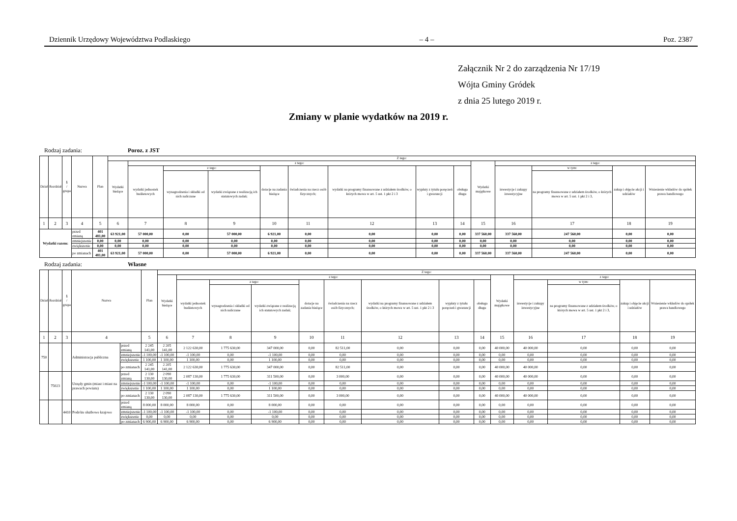Dziennik Urzędowy Województwa Podlaskiego – 4 – Poz. 2387
Załącznik Nr 2 do zarządzenia Nr 17/19
Wójta Gminy Gródek
z dnia 25 lutego 2019 r.
Zmiany w planie wydatków na 2019 r.
Rodzaj zadania: Poroz. z JST
| Dział | Rozdział | § / grupa | Nazwa | | Plan | Z tego: | | | | | | | | | | | | | |
| --- | --- | --- | --- | --- | --- | --- | --- | --- | --- | --- | --- | --- | --- | --- | --- | --- | --- | --- | --- |
| | | | | | | Wydatki bieżące | z tego: | | | | | | | | Wydatki majątkowe | z tego: | | | |
| | | | | | | | wydatki jednostek budżetowych | z tego: | | dotacje na zadania bieżące | świadczenia na rzecz osób fizycznych; | wydatki na programy finansowane z udziałem środków, o których mowa w art. 5 ust. 1 pkt 2 i 3 | wypłaty z tytułu poręczeń i gwarancji | obsługa długu | | inwestycje i zakupy inwestycyjne | w tym: | zakup i objęcie akcji i udziałów | Wniesienie wkładów do spółek prawa handlowego |
| | | | | | | | | wynagrodzenia i składki od nich naliczane | wydatki związane z realizacją ich statutowych zadań; | | | | | | | | na programy finansowane z udziałem środków, o których mowa w art. 5 ust. 1 pkt 2 i 3, | | |
| 1 | 2 | 3 | 4 | | 5 | 6 | 7 | 8 | 9 | 10 | 11 | 12 | 13 | 14 | 15 | 16 | 17 | 18 | 19 |
| Wydatki razem: | | | | przed zmianą | 401 481,00 | 63 921,00 | 57 000,00 | 0,00 | 57 000,00 | 6 921,00 | 0,00 | 0,00 | 0,00 | 0,00 | 337 560,00 | 337 560,00 | 247 560,00 | 0,00 | 0,00 |
| | | | | zmniejszenie | 0,00 | 0,00 | 0,00 | 0,00 | 0,00 | 0,00 | 0,00 | 0,00 | 0,00 | 0,00 | 0,00 | 0,00 | 0,00 | 0,00 | 0,00 |
| | | | | zwiększenie | 0,00 | 0,00 | 0,00 | 0,00 | 0,00 | 0,00 | 0,00 | 0,00 | 0,00 | 0,00 | 0,00 | 0,00 | 0,00 | 0,00 | 0,00 |
| | | | | po zmianach | 401 481,00 | 63 921,00 | 57 000,00 | 0,00 | 57 000,00 | 6 921,00 | 0,00 | 0,00 | 0,00 | 0,00 | 337 560,00 | 337 560,00 | 247 560,00 | 0,00 | 0,00 |
Rodzaj zadania: Własne
| Dział | Rozdział | § / grupa | Nazwa | | Plan | Z tego: | | | | | | | | | | | | | |
| --- | --- | --- | --- | --- | --- | --- | --- | --- | --- | --- | --- | --- | --- | --- | --- | --- | --- | --- | --- |
| | | | | | | Wydatki bieżące | z tego: | | | | | | | | Wydatki majątkowe | z tego: | | | |
| | | | | | | | wydatki jednostek budżetowych | z tego: | | dotacje na zadania bieżące | świadczenia na rzecz osób fizycznych; | wydatki na programy finansowane z udziałem środków, o których mowa w art. 5 ust. 1 pkt 2 i 3 | wypłaty z tytułu poręczeń i gwarancji | obsługa długu | | inwestycje i zakupy inwestycyjne | w tym: | zakup i objęcie akcji i udziałów | Wniesienie wkładów do spółek prawa handlowego |
| | | | | | | | | wynagrodzenia i składki od nich naliczane | wydatki związane z realizacją ich statutowych zadań; | | | | | | | | na programy finansowane z udziałem środków, o których mowa w art. 5 ust. 1 pkt 2 i 3, | | |
| 1 | 2 | 3 | 4 | | 5 | 6 | 7 | 8 | 9 | 10 | 11 | 12 | 13 | 14 | 15 | 16 | 17 | 18 | 19 |
| 750 | | | Administracja publiczna | przed zmianą | 2 245 141,00 | 2 205 141,00 | 2 122 630,00 | 1 775 630,00 | 347 000,00 | 0,00 | 82 511,00 | 0,00 | 0,00 | 0,00 | 40 000,00 | 40 000,00 | 0,00 | 0,00 | 0,00 |
| | | | | zmniejszenie | -1 100,00 | -1 100,00 | -1 100,00 | 0,00 | -1 100,00 | 0,00 | 0,00 | 0,00 | 0,00 | 0,00 | 0,00 | 0,00 | 0,00 | 0,00 | 0,00 |
| | | | | zwiększenie | 1 100,00 | 1 100,00 | 1 100,00 | 0,00 | 1 100,00 | 0,00 | 0,00 | 0,00 | 0,00 | 0,00 | 0,00 | 0,00 | 0,00 | 0,00 | 0,00 |
| | | | | po zmianach | 2 245 141,00 | 2 205 141,00 | 2 122 630,00 | 1 775 630,00 | 347 000,00 | 0,00 | 82 511,00 | 0,00 | 0,00 | 0,00 | 40 000,00 | 40 000,00 | 0,00 | 0,00 | 0,00 |
| | 75023 | | Urzędy gmin (miast i miast na prawach powiatu) | przed zmianą | 2 130 130,00 | 2 090 130,00 | 2 087 130,00 | 1 775 630,00 | 311 500,00 | 0,00 | 3 000,00 | 0,00 | 0,00 | 0,00 | 40 000,00 | 40 000,00 | 0,00 | 0,00 | 0,00 |
| | | | | zmniejszenie | -1 100,00 | -1 100,00 | -1 100,00 | 0,00 | -1 100,00 | 0,00 | 0,00 | 0,00 | 0,00 | 0,00 | 0,00 | 0,00 | 0,00 | 0,00 | 0,00 |
| | | | | zwiększenie | 1 100,00 | 1 100,00 | 1 100,00 | 0,00 | 1 100,00 | 0,00 | 0,00 | 0,00 | 0,00 | 0,00 | 0,00 | 0,00 | 0,00 | 0,00 | 0,00 |
| | | | | po zmianach | 2 130 130,00 | 2 090 130,00 | 2 087 130,00 | 1 775 630,00 | 311 500,00 | 0,00 | 3 000,00 | 0,00 | 0,00 | 0,00 | 40 000,00 | 40 000,00 | 0,00 | 0,00 | 0,00 |
| | | 4410 | Podróże służbowe krajowe | przed zmianą | 8 000,00 | 8 000,00 | 8 000,00 | 0,00 | 8 000,00 | 0,00 | 0,00 | 0,00 | 0,00 | 0,00 | 0,00 | 0,00 | 0,00 | 0,00 | 0,00 |
| | | | | zmniejszenie | -1 100,00 | -1 100,00 | -1 100,00 | 0,00 | -1 100,00 | 0,00 | 0,00 | 0,00 | 0,00 | 0,00 | 0,00 | 0,00 | 0,00 | 0,00 | 0,00 |
| | | | | zwiększenie | 0,00 | 0,00 | 0,00 | 0,00 | 0,00 | 0,00 | 0,00 | 0,00 | 0,00 | 0,00 | 0,00 | 0,00 | 0,00 | 0,00 | 0,00 |
| | | | | po zmianach | 6 900,00 | 6 900,00 | 6 900,00 | 0,00 | 6 900,00 | 0,00 | 0,00 | 0,00 | 0,00 | 0,00 | 0,00 | 0,00 | 0,00 | 0,00 | 0,00 |